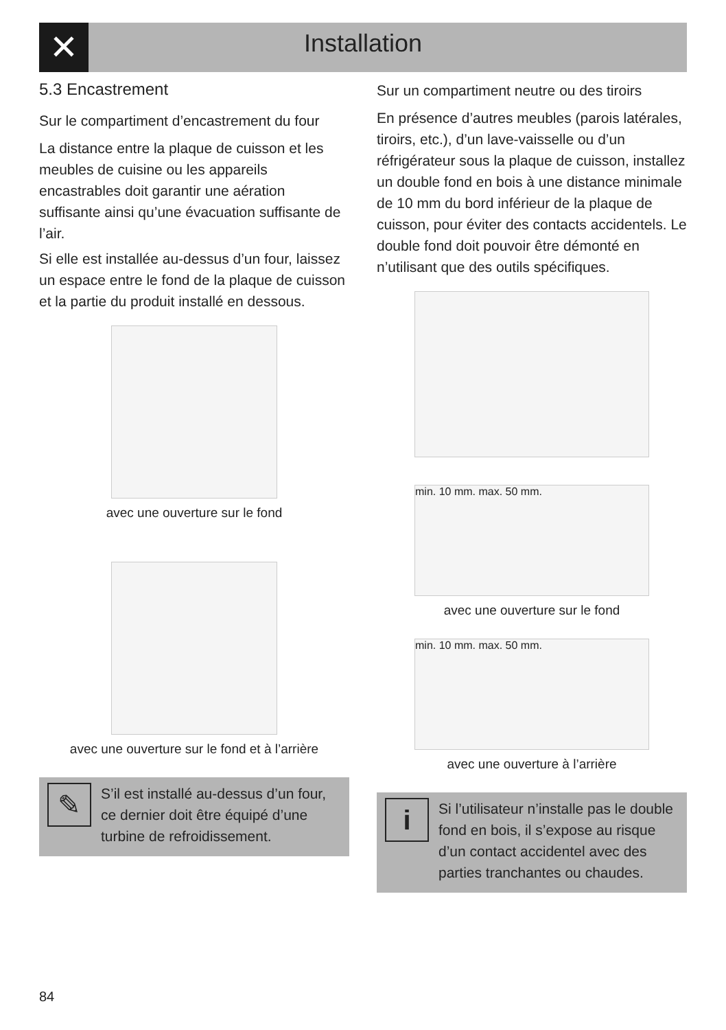✕
Installation
5.3 Encastrement
Sur le compartiment d’encastrement du four
La distance entre la plaque de cuisson et les meubles de cuisine ou les appareils encastrables doit garantir une aération suffisante ainsi qu’une évacuation suffisante de l’air.
Si elle est installée au-dessus d’un four, laissez un espace entre le fond de la plaque de cuisson et la partie du produit installé en dessous.
avec une ouverture sur le fond
avec une ouverture sur le fond et à l’arrière
✎
S’il est installé au-dessus d’un four, ce dernier doit être équipé d’une turbine de refroidissement.
Sur un compartiment neutre ou des tiroirs
En présence d’autres meubles (parois latérales, tiroirs, etc.), d’un lave-vaisselle ou d’un réfrigérateur sous la plaque de cuisson, installez un double fond en bois à une distance minimale de 10 mm du bord inférieur de la plaque de cuisson, pour éviter des contacts accidentels. Le double fond doit pouvoir être démonté en n’utilisant que des outils spécifiques.
min. 10 mm. max. 50 mm.
avec une ouverture sur le fond
min. 10 mm. max. 50 mm.
avec une ouverture à l’arrière
i
Si l’utilisateur n’installe pas le double fond en bois, il s’expose au risque d’un contact accidentel avec des parties tranchantes ou chaudes.
84